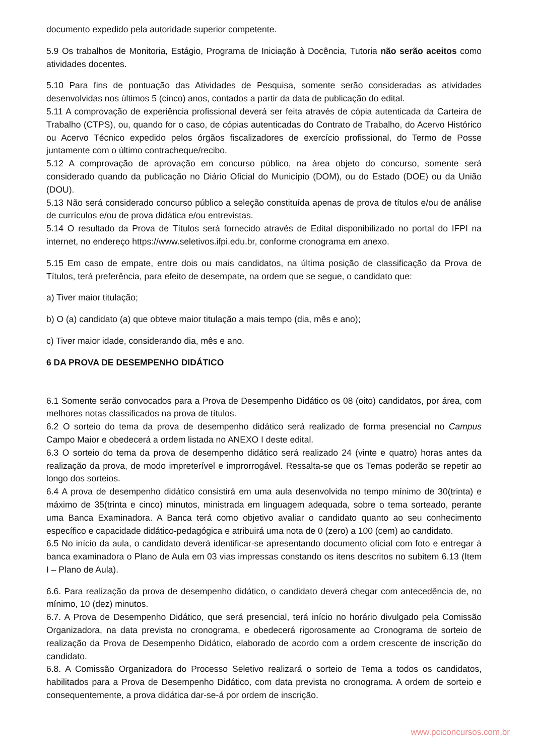documento expedido pela autoridade superior competente.
5.9 Os trabalhos de Monitoria, Estágio, Programa de Iniciação à Docência, Tutoria não serão aceitos como atividades docentes.
5.10 Para fins de pontuação das Atividades de Pesquisa, somente serão consideradas as atividades desenvolvidas nos últimos 5 (cinco) anos, contados a partir da data de publicação do edital.
5.11 A comprovação de experiência profissional deverá ser feita através de cópia autenticada da Carteira de Trabalho (CTPS), ou, quando for o caso, de cópias autenticadas do Contrato de Trabalho, do Acervo Histórico ou Acervo Técnico expedido pelos órgãos fiscalizadores de exercício profissional, do Termo de Posse juntamente com o último contracheque/recibo.
5.12 A comprovação de aprovação em concurso público, na área objeto do concurso, somente será considerado quando da publicação no Diário Oficial do Município (DOM), ou do Estado (DOE) ou da União (DOU).
5.13 Não será considerado concurso público a seleção constituída apenas de prova de títulos e/ou de análise de currículos e/ou de prova didática e/ou entrevistas.
5.14 O resultado da Prova de Títulos será fornecido através de Edital disponibilizado no portal do IFPI na internet, no endereço https://www.seletivos.ifpi.edu.br, conforme cronograma em anexo.
5.15 Em caso de empate, entre dois ou mais candidatos, na última posição de classificação da Prova de Títulos, terá preferência, para efeito de desempate, na ordem que se segue, o candidato que:
a) Tiver maior titulação;
b) O (a) candidato (a) que obteve maior titulação a mais tempo (dia, mês e ano);
c) Tiver maior idade, considerando dia, mês e ano.
6 DA PROVA DE DESEMPENHO DIDÁTICO
6.1 Somente serão convocados para a Prova de Desempenho Didático os 08 (oito) candidatos, por área, com melhores notas classificados na prova de títulos.
6.2 O sorteio do tema da prova de desempenho didático será realizado de forma presencial no Campus Campo Maior e obedecerá a ordem listada no ANEXO I deste edital.
6.3 O sorteio do tema da prova de desempenho didático será realizado 24 (vinte e quatro) horas antes da realização da prova, de modo impreterível e improrrogável. Ressalta-se que os Temas poderão se repetir ao longo dos sorteios.
6.4 A prova de desempenho didático consistirá em uma aula desenvolvida no tempo mínimo de 30(trinta) e máximo de 35(trinta e cinco) minutos, ministrada em linguagem adequada, sobre o tema sorteado, perante uma Banca Examinadora. A Banca terá como objetivo avaliar o candidato quanto ao seu conhecimento específico e capacidade didático-pedagógica e atribuirá uma nota de 0 (zero) a 100 (cem) ao candidato.
6.5 No início da aula, o candidato deverá identificar-se apresentando documento oficial com foto e entregar à banca examinadora o Plano de Aula em 03 vias impressas constando os itens descritos no subitem 6.13 (Item I – Plano de Aula).
6.6. Para realização da prova de desempenho didático, o candidato deverá chegar com antecedência de, no mínimo, 10 (dez) minutos.
6.7. A Prova de Desempenho Didático, que será presencial, terá início no horário divulgado pela Comissão Organizadora, na data prevista no cronograma, e obedecerá rigorosamente ao Cronograma de sorteio de realização da Prova de Desempenho Didático, elaborado de acordo com a ordem crescente de inscrição do candidato.
6.8. A Comissão Organizadora do Processo Seletivo realizará o sorteio de Tema a todos os candidatos, habilitados para a Prova de Desempenho Didático, com data prevista no cronograma. A ordem de sorteio e consequentemente, a prova didática dar-se-á por ordem de inscrição.
www.pciconcursos.com.br